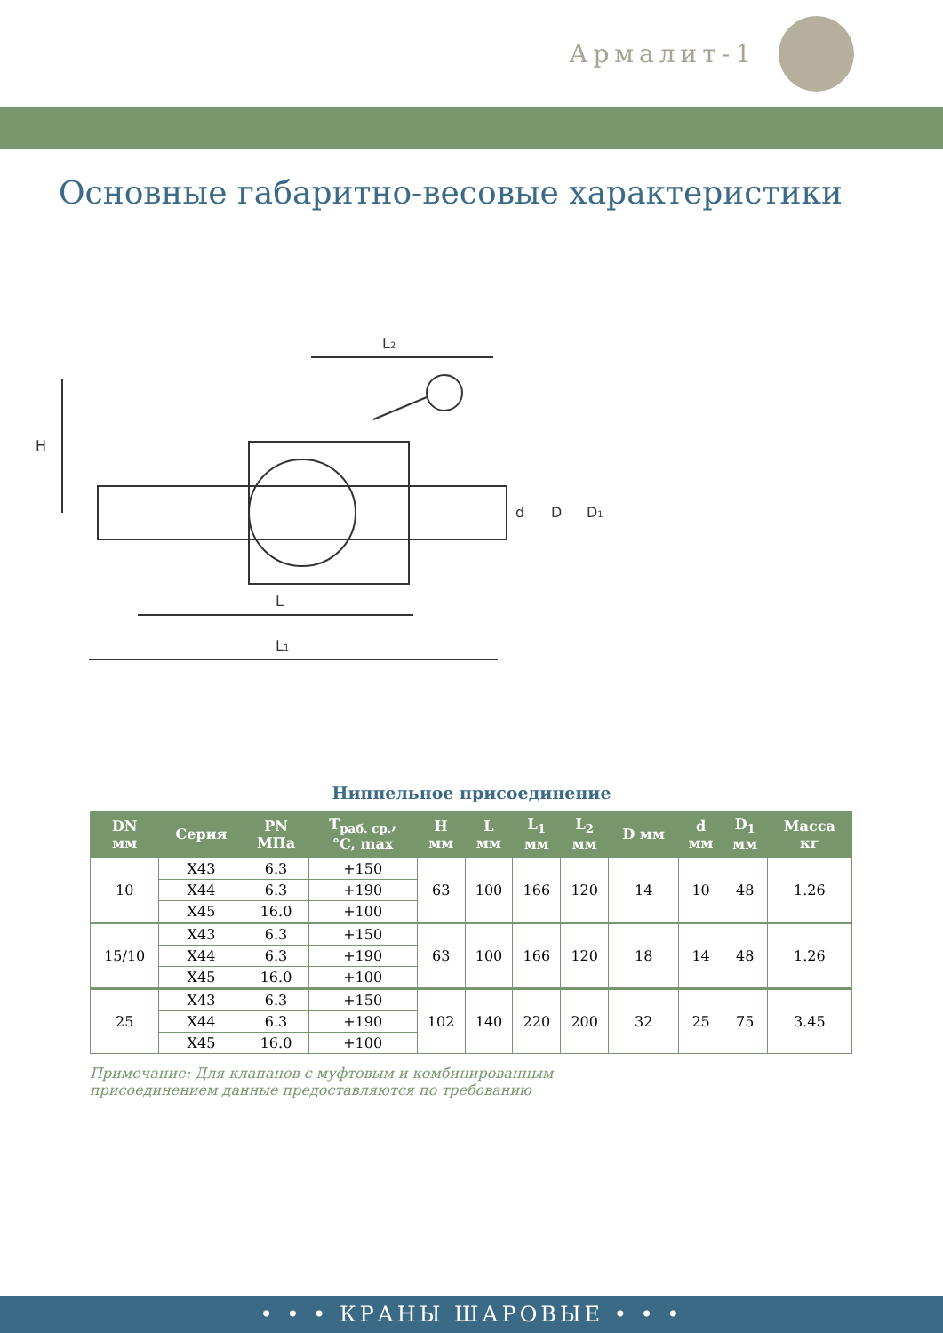Армалит-1
Основные габаритно-весовые характеристики
L2
H
L
L1
d
D
D1
Ниппельное присоединение
| DN мм | Серия | PN МПа | T<sub>раб. ср.</sub>, °C, max | H мм | L мм | L<sub>1</sub> мм | L<sub>2</sub> мм | D мм | d мм | D<sub>1</sub> мм | Масса кг |
| --- | --- | --- | --- | --- | --- | --- | --- | --- | --- | --- | --- |
| 10 | X43 | 6.3 | +150 | 63 | 100 | 166 | 120 | 14 | 10 | 48 | 1.26 |
| | X44 | 6.3 | +190 | | | | | | | | |
| | X45 | 16.0 | +100 | | | | | | | | |
| 15/10 | X43 | 6.3 | +150 | 63 | 100 | 166 | 120 | 18 | 14 | 48 | 1.26 |
| | X44 | 6.3 | +190 | | | | | | | | |
| | X45 | 16.0 | +100 | | | | | | | | |
| 25 | X43 | 6.3 | +150 | 102 | 140 | 220 | 200 | 32 | 25 | 75 | 3.45 |
| | X44 | 6.3 | +190 | | | | | | | | |
| | X45 | 16.0 | +100 | | | | | | | | |
Примечание: Для клапанов с муфтовым и комбинированным
присоединением данные предоставляются по требованию
• • • КРАНЫ ШАРОВЫЕ • • •